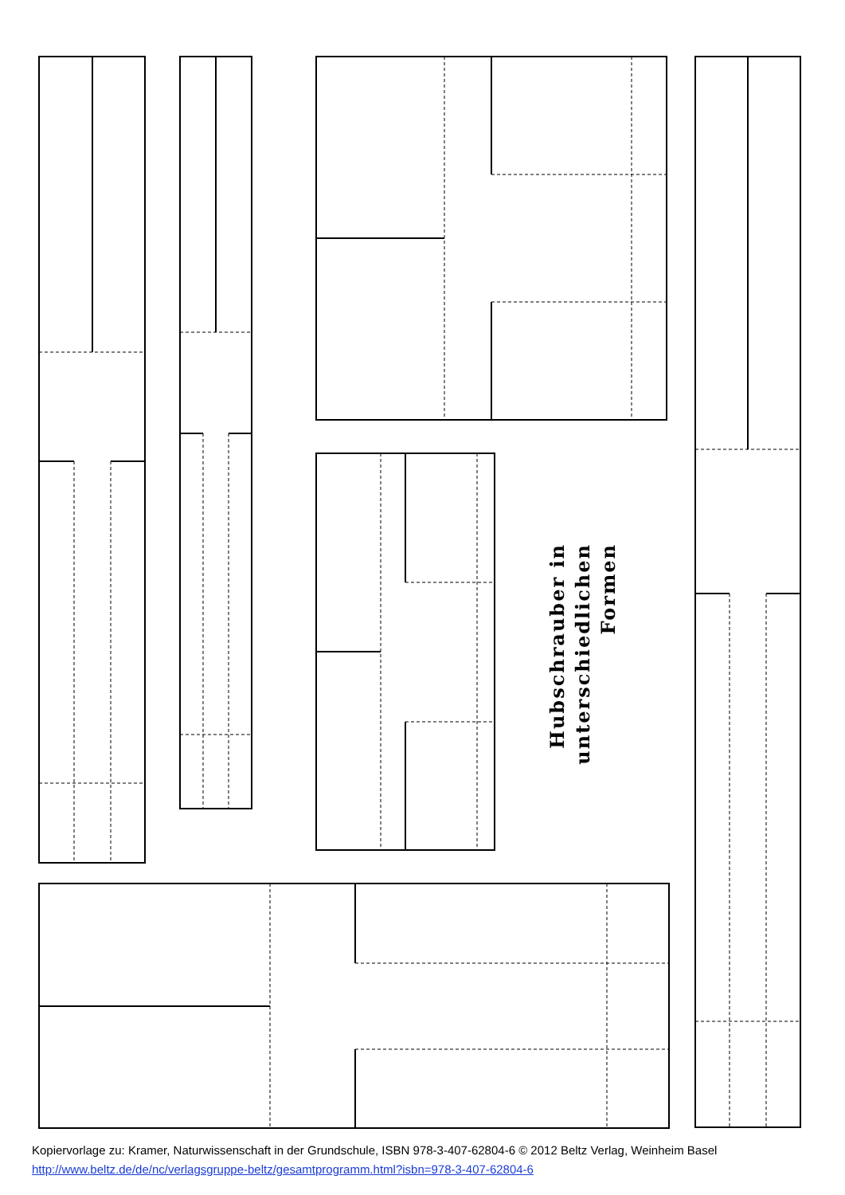Hubschrauber in
unterschiedlichen Formen
Kopiervorlage zu: Kramer, Naturwissenschaft in der Grundschule, ISBN 978-3-407-62804-6 © 2012 Beltz Verlag, Weinheim Basel
http://www.beltz.de/de/nc/verlagsgruppe-beltz/gesamtprogramm.html?isbn=978-3-407-62804-6